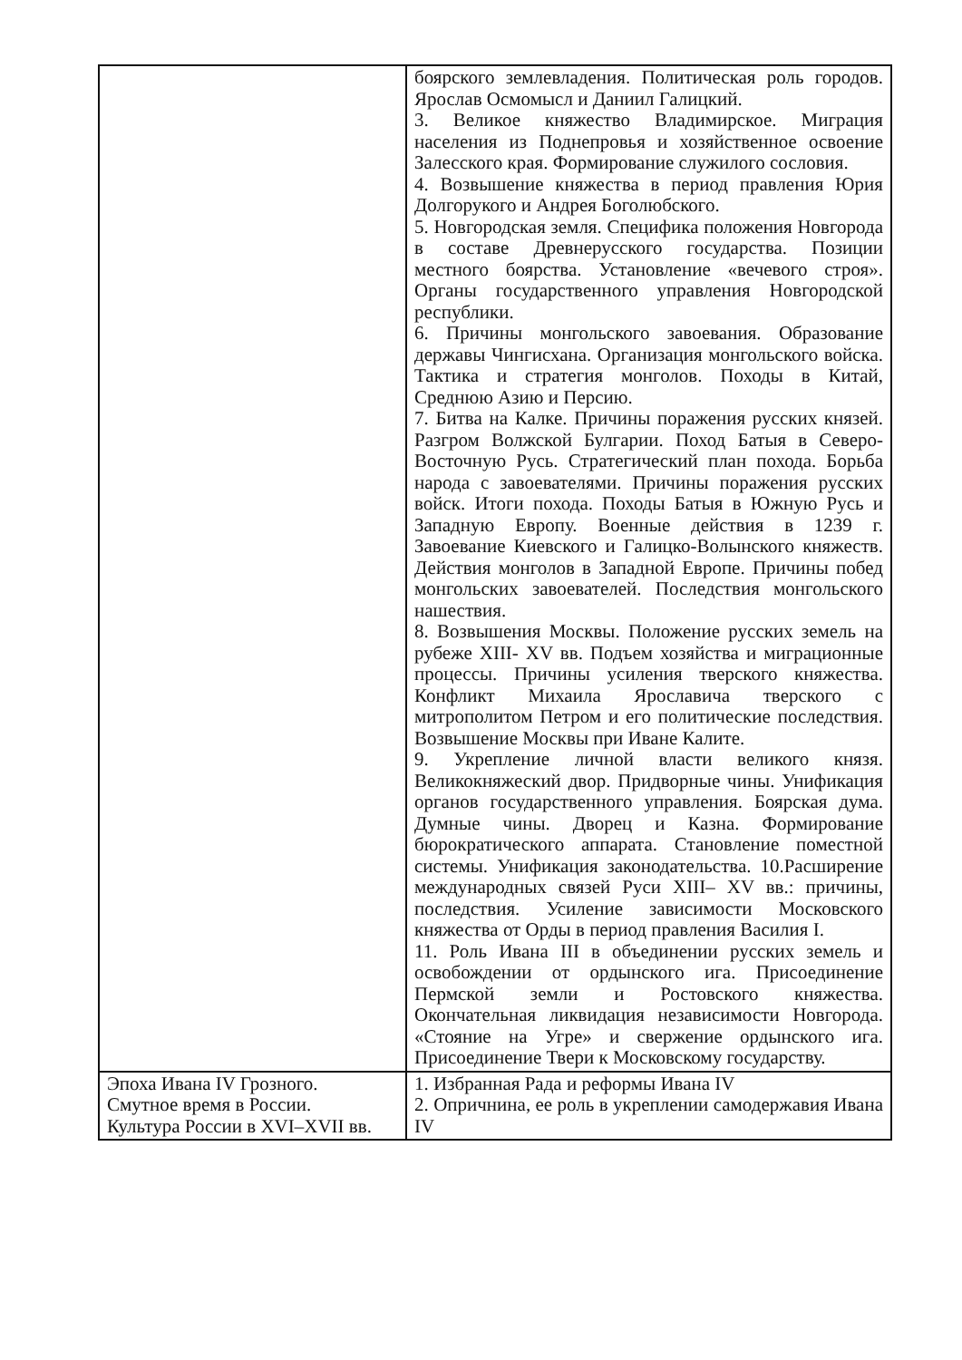| | боярского землевладения. Политическая роль городов. Ярослав Осмомысл и Даниил Галицкий. 3. Великое княжество Владимирское. Миграция населения из Поднепровья и хозяйственное освоение Залесского края. Формирование служилого сословия. 4. Возвышение княжества в период правления Юрия Долгорукого и Андрея Боголюбского. 5. Новгородская земля. Специфика положения Новгорода в составе Древнерусского государства. Позиции местного боярства. Установление «вечевого строя». Органы государственного управления Новгородской республики. 6. Причины монгольского завоевания. Образование державы Чингисхана. Организация монгольского войска. Тактика и стратегия монголов. Походы в Китай, Среднюю Азию и Персию. 7. Битва на Калке. Причины поражения русских князей. Разгром Волжской Булгарии. Поход Батыя в Северо- Восточную Русь. Стратегический план похода. Борьба народа с завоевателями. Причины поражения русских войск. Итоги похода. Походы Батыя в Южную Русь и Западную Европу. Военные действия в 1239 г. Завоевание Киевского и Галицко-Волынского княжеств. Действия монголов в Западной Европе. Причины побед монгольских завоевателей. Последствия монгольского нашествия. 8. Возвышения Москвы. Положение русских земель на рубеже XIII- XV вв. Подъем хозяйства и миграционные процессы. Причины усиления тверского княжества. Конфликт Михаила Ярославича тверского с митрополитом Петром и его политические последствия. Возвышение Москвы при Иване Калите. 9. Укрепление личной власти великого князя. Великокняжеский двор. Придворные чины. Унификация органов государственного управления. Боярская дума. Думные чины. Дворец и Казна. Формирование бюрократического аппарата. Становление поместной системы. Унификация законодательства. 10.Расширение международных связей Руси XIII– XV вв.: причины, последствия. Усиление зависимости Московского княжества от Орды в период правления Василия I. 11. Роль Ивана III в объединении русских земель и освобождении от ордынского ига. Присоединение Пермской земли и Ростовского княжества. Окончательная ликвидация независимости Новгорода. «Стояние на Угре» и свержение ордынского ига. Присоединение Твери к Московскому государству. |
| Эпоха Ивана IV Грозного. Смутное время в России. Культура России в XVI–XVII вв. | 1. Избранная Рада и реформы Ивана IV 2. Опричнина, ее роль в укреплении самодержавия Ивана IV |